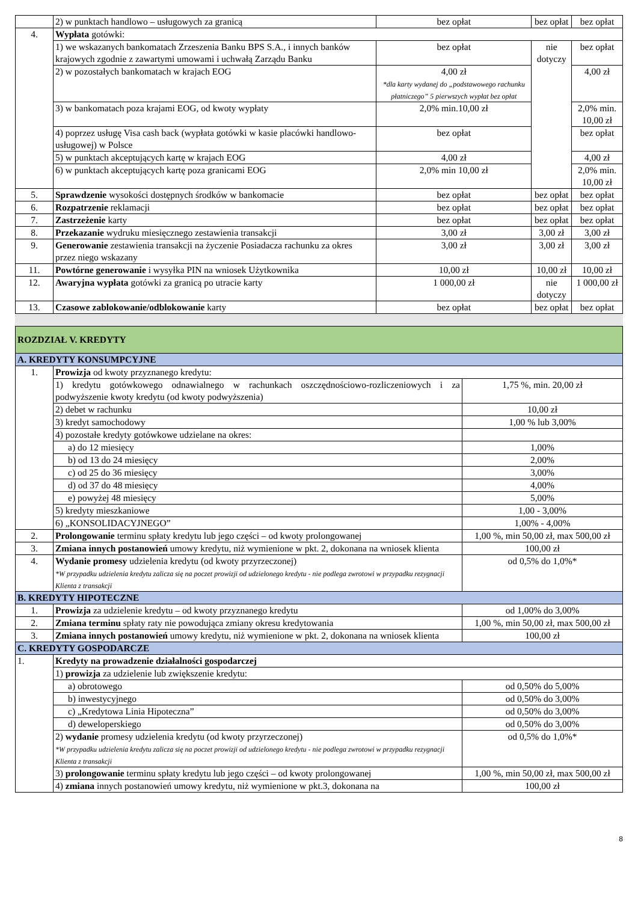| | 2) w punktach handlowo – usługowych za granicą | bez opłat | bez opłat | bez opłat |
| 4. | Wypłata gotówki: | | | |
| | 1) we wskazanych bankomatach Zrzeszenia Banku BPS S.A., i innych banków krajowych zgodnie z zawartymi umowami i uchwałą Zarządu Banku | bez opłat | nie dotyczy | bez opłat |
| | 2) w pozostałych bankomatach w krajach EOG | 4,00 zł *dla karty wydanej do „podstawowego rachunku płatniczego” 5 pierwszych wypłat bez opłat | | 4,00 zł |
| | 3) w bankomatach poza krajami EOG, od kwoty wypłaty | 2,0% min.10,00 zł | | 2,0% min. 10,00 zł |
| | 4) poprzez usługę Visa cash back (wypłata gotówki w kasie placówki handlowo-usługowej) w Polsce | bez opłat | | bez opłat |
| | 5) w punktach akceptujących kartę w krajach EOG | 4,00 zł | | 4,00 zł |
| | 6) w punktach akceptujących kartę poza granicami EOG | 2,0% min 10,00 zł | | 2,0% min. 10,00 zł |
| 5. | Sprawdzenie wysokości dostępnych środków w bankomacie | bez opłat | bez opłat | bez opłat |
| 6. | Rozpatrzenie reklamacji | bez opłat | bez opłat | bez opłat |
| 7. | Zastrzeżenie karty | bez opłat | bez opłat | bez opłat |
| 8. | Przekazanie wydruku miesięcznego zestawienia transakcji | 3,00 zł | 3,00 zł | 3,00 zł |
| 9. | Generowanie zestawienia transakcji na życzenie Posiadacza rachunku za okres przez niego wskazany | 3,00 zł | 3,00 zł | 3,00 zł |
| 11. | Powtórne generowanie i wysyłka PIN na wniosek Użytkownika | 10,00 zł | 10,00 zł | 10,00 zł |
| 12. | Awaryjna wypłata gotówki za granicą po utracie karty | 1 000,00 zł | nie dotyczy | 1 000,00 zł |
| 13. | Czasowe zablokowanie/odblokowanie karty | bez opłat | bez opłat | bez opłat |
| ROZDZIAŁ V. KREDYTY | | |
| A. KREDYTY KONSUMPCYJNE | | |
| 1. | Prowizja od kwoty przyznanego kredytu: | |
| | 1) kredytu gotówkowego odnawialnego w rachunkach oszczędnościowo-rozliczeniowych i za podwyższenie kwoty kredytu (od kwoty podwyższenia) | 1,75 %, min. 20,00 zł |
| | 2) debet w rachunku | 10,00 zł |
| | 3) kredyt samochodowy | 1,00 % lub 3,00% |
| | 4) pozostałe kredyty gotówkowe udzielane na okres: | |
| | a) do 12 miesięcy | 1,00% |
| | b) od 13 do 24 miesięcy | 2,00% |
| | c) od 25 do 36 miesięcy | 3,00% |
| | d) od 37 do 48 miesięcy | 4,00% |
| | e) powyżej 48 miesięcy | 5,00% |
| | 5) kredyty mieszkaniowe | 1,00 - 3,00% |
| | 6) „KONSOLIDACYJNEGO” | 1,00% - 4,00% |
| 2. | Prolongowanie terminu spłaty kredytu lub jego części – od kwoty prolongowanej | 1,00 %, min 50,00 zł, max 500,00 zł |
| 3. | Zmiana innych postanowień umowy kredytu, niż wymienione w pkt. 2, dokonana na wniosek klienta | 100,00 zł |
| 4. | Wydanie promesy udzielenia kredytu (od kwoty przyrzeczonej) *W przypadku udzielenia kredytu zalicza się na poczet prowizji od udzielonego kredytu - nie podlega zwrotowi w przypadku rezygnacji Klienta z transakcji | od 0,5% do 1,0%* |
| B. KREDYTY HIPOTECZNE | | |
| 1. | Prowizja za udzielenie kredytu – od kwoty przyznanego kredytu | od 1,00% do 3,00% |
| 2. | Zmiana terminu spłaty raty nie powodująca zmiany okresu kredytowania | 1,00 %, min 50,00 zł, max 500,00 zł |
| 3. | Zmiana innych postanowień umowy kredytu, niż wymienione w pkt. 2, dokonana na wniosek klienta | 100,00 zł |
| C. KREDYTY GOSPODARCZE | | |
| 1. | Kredyty na prowadzenie działalności gospodarczej | |
| | 1) prowizja za udzielenie lub zwiększenie kredytu: | |
| | a) obrotowego | od 0,50% do 5,00% |
| | b) inwestycyjnego | od 0,50% do 3,00% |
| | c) „Kredytowa Linia Hipoteczna” | od 0,50% do 3,00% |
| | d) deweloperskiego | od 0,50% do 3,00% |
| | 2) wydanie promesy udzielenia kredytu (od kwoty przyrzeczonej) *W przypadku udzielenia kredytu zalicza się na poczet prowizji od udzielonego kredytu - nie podlega zwrotowi w przypadku rezygnacji Klienta z transakcji | od 0,5% do 1,0%* |
| | 3) prolongowanie terminu spłaty kredytu lub jego części – od kwoty prolongowanej | 1,00 %, min 50,00 zł, max 500,00 zł |
| | 4) zmiana innych postanowień umowy kredytu, niż wymienione w pkt.3, dokonana na | 100,00 zł |
8